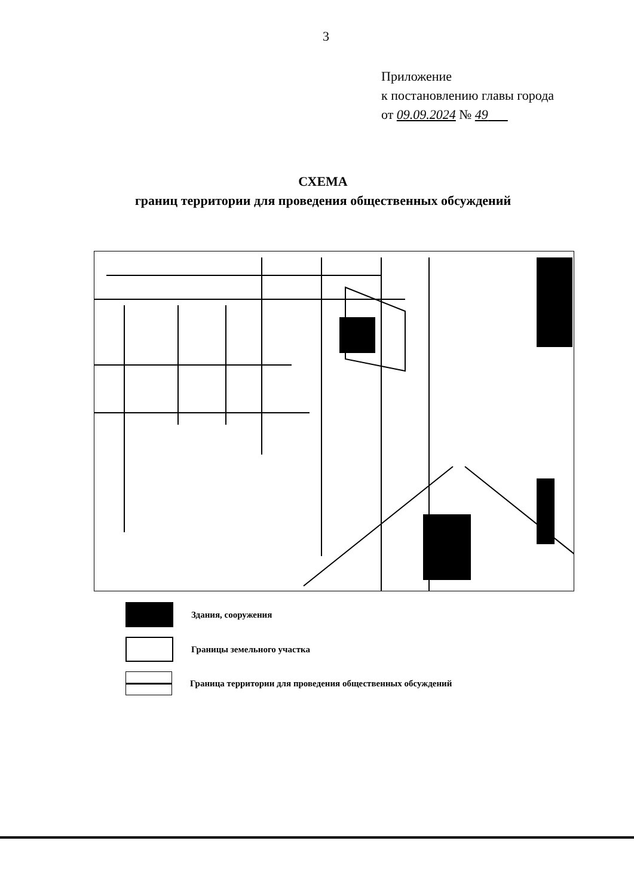3
Приложение
к постановлению главы города
от 09.09.2024 № 49
СХЕМА
границ территории для проведения общественных обсуждений
Здания, сооружения
Границы земельного участка
Граница территории для проведения общественных обсуждений